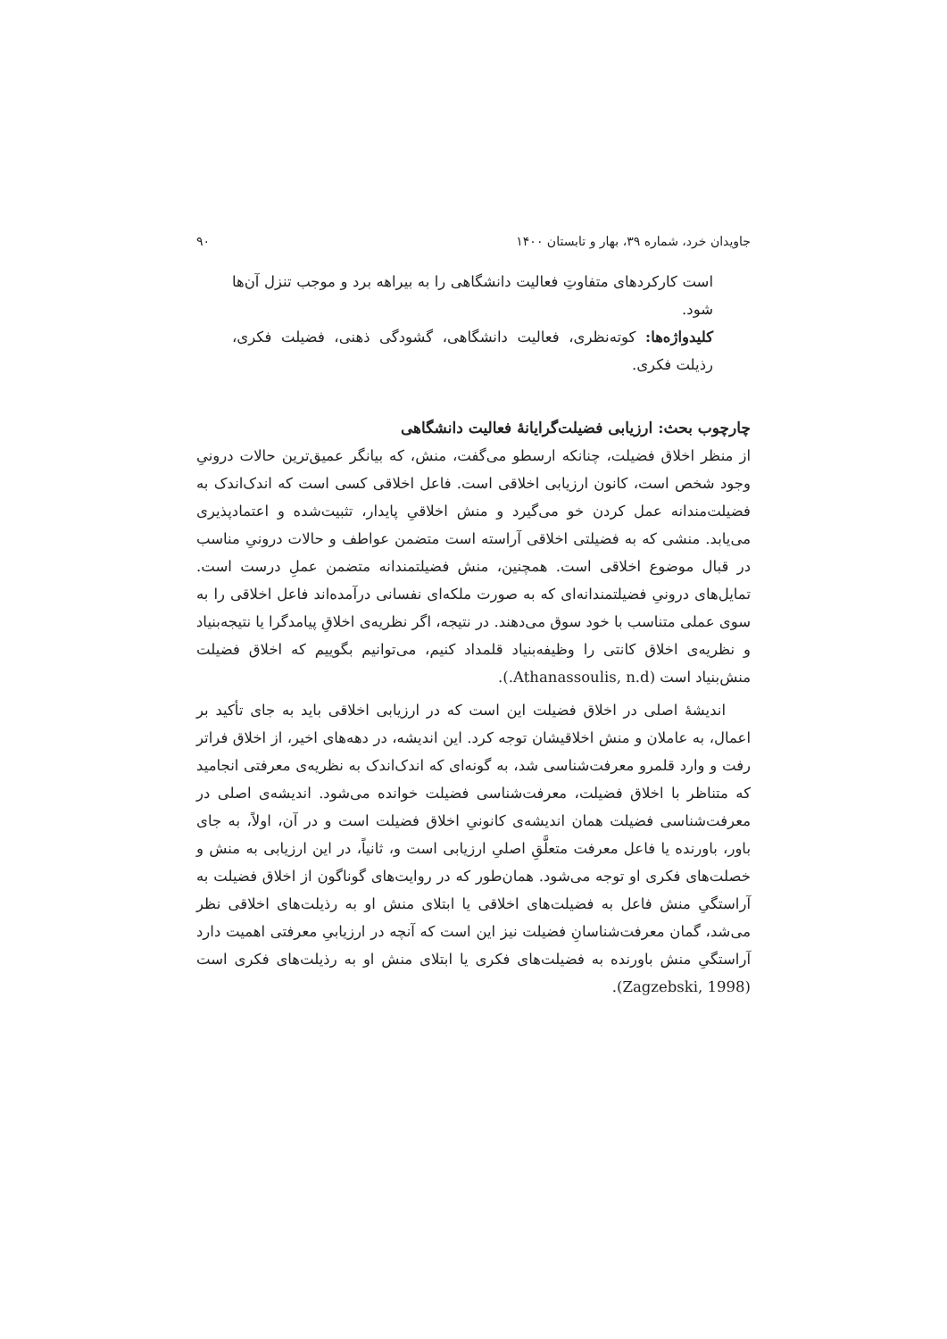جاویدان خرد، شماره ۳۹، بهار و تابستان ۱۴۰۰ ۹۰
است کارکردهای متفاوتِ فعالیت دانشگاهی را به بیراهه برد و موجب تنزل آن‌ها شود.
کلیدواژه‌ها: کوته‌نظری، فعالیت دانشگاهی، گشودگی ذهنی، فضیلت فکری، رذیلت فکری.
چارچوب بحث: ارزیابی فضیلت‌گرایانهٔ فعالیت دانشگاهی
از منظر اخلاق فضیلت، چنانکه ارسطو می‌گفت، منش، که بیانگر عمیق‌ترین حالات درونیِ وجود شخص است، کانون ارزیابی اخلاقی است. فاعل اخلاقی کسی است که اندک‌اندک به فضیلت‌مندانه عمل کردن خو می‌گیرد و منش اخلاقیِ پایدار، تثبیت‌شده و اعتمادپذیری می‌یابد. منشی که به فضیلتی اخلاقی آراسته است متضمن عواطف و حالات درونیِ مناسب در قبال موضوع اخلاقی است. همچنین، منش فضیلتمندانه متضمن عملِ درست است. تمایل‌های درونیِ فضیلتمندانه‌ای که به صورت ملکه‌ای نفسانی درآمده‌اند فاعل اخلاقی را به سوی عملی متناسب با خود سوق می‌دهند. در نتیجه، اگر نظریه‌ی اخلاقِ پیامدگرا یا نتیجه‌بنیاد و نظریه‌ی اخلاق کانتی را وظیفه‌بنیاد قلمداد کنیم، می‌توانیم بگوییم که اخلاق فضیلت منش‌بنیاد است (Athanassoulis, n.d.).
اندیشهٔ اصلی در اخلاق فضیلت این است که در ارزیابی اخلاقی باید به جای تأکید بر اعمال، به عاملان و منش اخلاقیشان توجه کرد. این اندیشه، در دهه‌های اخیر، از اخلاق فراتر رفت و وارد قلمرو معرفت‌شناسی شد، به گونه‌ای که اندک‌اندک به نظریه‌ی معرفتی انجامید که متناظر با اخلاق فضیلت، معرفت‌شناسی فضیلت خوانده می‌شود. اندیشه‌ی اصلی در معرفت‌شناسی فضیلت همان اندیشه‌ی کانونیِ اخلاق فضیلت است و در آن، اولاً، به جای باور، باورنده یا فاعل معرفت متعلَّقِ اصلیِ ارزیابی است و، ثانیاً، در این ارزیابی به منش و خصلت‌های فکری او توجه می‌شود. همان‌طور که در روایت‌های گوناگون از اخلاق فضیلت به آراستگیِ منش فاعل به فضیلت‌های اخلاقی یا ابتلای منش او به رذیلت‌های اخلاقی نظر می‌شد، گمان معرفت‌شناسانِ فضیلت نیز این است که آنچه در ارزیابیِ معرفتی اهمیت دارد آراستگیِ منش باورنده به فضیلت‌های فکری یا ابتلای منش او به رذیلت‌های فکری است (Zagzebski, 1998).